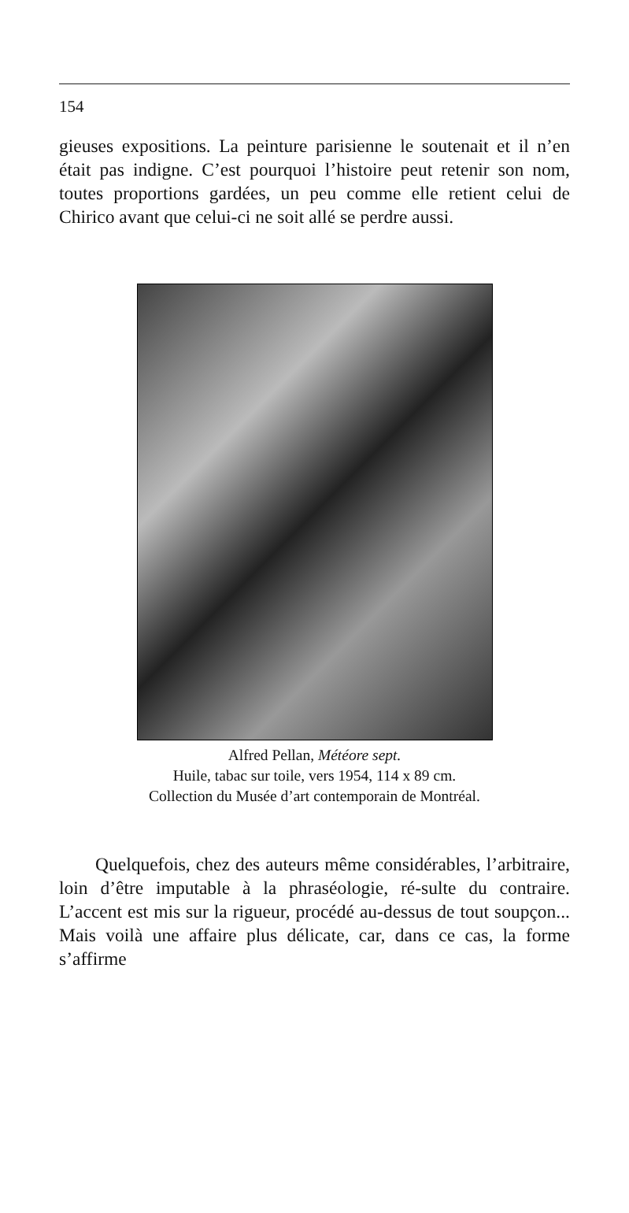154
gieuses expositions. La peinture parisienne le soutenait et il n’en était pas indigne. C’est pourquoi l’histoire peut retenir son nom, toutes proportions gardées, un peu comme elle retient celui de Chirico avant que celui-ci ne soit allé se perdre aussi.
Alfred Pellan, Météore sept.
Huile, tabac sur toile, vers 1954, 114 x 89 cm.
Collection du Musée d’art contemporain de Montréal.
Quelquefois, chez des auteurs même considérables, l’arbitraire, loin d’être imputable à la phraséologie, ré-sulte du contraire. L’accent est mis sur la rigueur, procédé au-dessus de tout soupçon... Mais voilà une affaire plus délicate, car, dans ce cas, la forme s’affirme